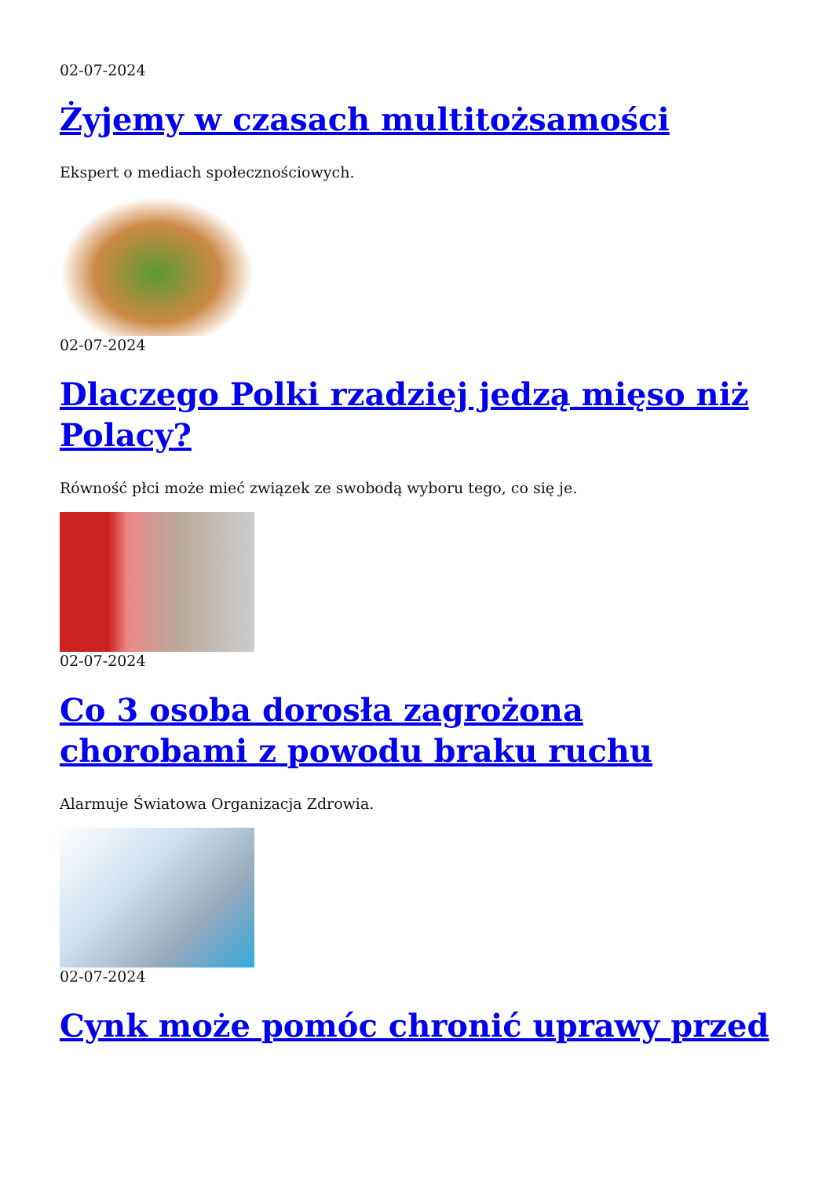02-07-2024
Żyjemy w czasach multitożsamości
Ekspert o mediach społecznościowych.
02-07-2024
Dlaczego Polki rzadziej jedzą mięso niż Polacy?
Równość płci może mieć związek ze swobodą wyboru tego, co się je.
02-07-2024
Co 3 osoba dorosła zagrożona chorobami z powodu braku ruchu
Alarmuje Światowa Organizacja Zdrowia.
02-07-2024
Cynk może pomóc chronić uprawy przed